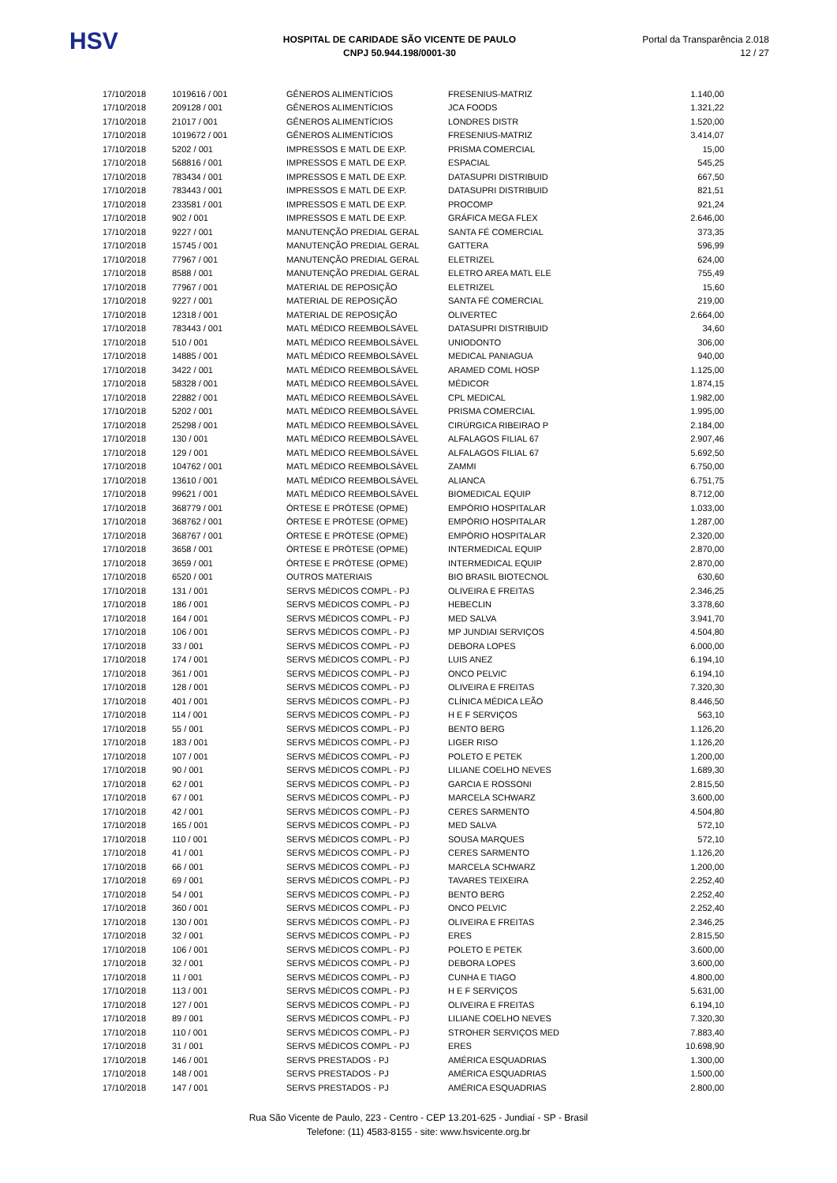HSV
HOSPITAL DE CARIDADE SÃO VICENTE DE PAULO
CNPJ 50.944.198/0001-30
Portal da Transparência 2.018
12 / 27
| 17/10/2018 | 1019616 / 001 | GÊNEROS ALIMENTÍCIOS | FRESENIUS-MATRIZ | 1.140,00 |
| 17/10/2018 | 209128 / 001 | GÊNEROS ALIMENTÍCIOS | JCA FOODS | 1.321,22 |
| 17/10/2018 | 21017 / 001 | GÊNEROS ALIMENTÍCIOS | LONDRES DISTR | 1.520,00 |
| 17/10/2018 | 1019672 / 001 | GÊNEROS ALIMENTÍCIOS | FRESENIUS-MATRIZ | 3.414,07 |
| 17/10/2018 | 5202 / 001 | IMPRESSOS E MATL DE EXP. | PRISMA COMERCIAL | 15,00 |
| 17/10/2018 | 568816 / 001 | IMPRESSOS E MATL DE EXP. | ESPACIAL | 545,25 |
| 17/10/2018 | 783434 / 001 | IMPRESSOS E MATL DE EXP. | DATASUPRI DISTRIBUID | 667,50 |
| 17/10/2018 | 783443 / 001 | IMPRESSOS E MATL DE EXP. | DATASUPRI DISTRIBUID | 821,51 |
| 17/10/2018 | 233581 / 001 | IMPRESSOS E MATL DE EXP. | PROCOMP | 921,24 |
| 17/10/2018 | 902 / 001 | IMPRESSOS E MATL DE EXP. | GRÁFICA MEGA FLEX | 2.646,00 |
| 17/10/2018 | 9227 / 001 | MANUTENÇÃO PREDIAL GERAL | SANTA FÉ COMERCIAL | 373,35 |
| 17/10/2018 | 15745 / 001 | MANUTENÇÃO PREDIAL GERAL | GATTERA | 596,99 |
| 17/10/2018 | 77967 / 001 | MANUTENÇÃO PREDIAL GERAL | ELETRIZEL | 624,00 |
| 17/10/2018 | 8588 / 001 | MANUTENÇÃO PREDIAL GERAL | ELETRO AREA MATL ELE | 755,49 |
| 17/10/2018 | 77967 / 001 | MATERIAL DE REPOSIÇÃO | ELETRIZEL | 15,60 |
| 17/10/2018 | 9227 / 001 | MATERIAL DE REPOSIÇÃO | SANTA FÉ COMERCIAL | 219,00 |
| 17/10/2018 | 12318 / 001 | MATERIAL DE REPOSIÇÃO | OLIVERTEC | 2.664,00 |
| 17/10/2018 | 783443 / 001 | MATL MÉDICO REEMBOLSÁVEL | DATASUPRI DISTRIBUID | 34,60 |
| 17/10/2018 | 510 / 001 | MATL MÉDICO REEMBOLSÁVEL | UNIODONTO | 306,00 |
| 17/10/2018 | 14885 / 001 | MATL MÉDICO REEMBOLSÁVEL | MEDICAL PANIAGUA | 940,00 |
| 17/10/2018 | 3422 / 001 | MATL MÉDICO REEMBOLSÁVEL | ARAMED COML HOSP | 1.125,00 |
| 17/10/2018 | 58328 / 001 | MATL MÉDICO REEMBOLSÁVEL | MÉDICOR | 1.874,15 |
| 17/10/2018 | 22882 / 001 | MATL MÉDICO REEMBOLSÁVEL | CPL MEDICAL | 1.982,00 |
| 17/10/2018 | 5202 / 001 | MATL MÉDICO REEMBOLSÁVEL | PRISMA COMERCIAL | 1.995,00 |
| 17/10/2018 | 25298 / 001 | MATL MÉDICO REEMBOLSÁVEL | CIRÚRGICA RIBEIRAO P | 2.184,00 |
| 17/10/2018 | 130 / 001 | MATL MÉDICO REEMBOLSÁVEL | ALFALAGOS FILIAL 67 | 2.907,46 |
| 17/10/2018 | 129 / 001 | MATL MÉDICO REEMBOLSÁVEL | ALFALAGOS FILIAL 67 | 5.692,50 |
| 17/10/2018 | 104762 / 001 | MATL MÉDICO REEMBOLSÁVEL | ZAMMI | 6.750,00 |
| 17/10/2018 | 13610 / 001 | MATL MÉDICO REEMBOLSÁVEL | ALIANCA | 6.751,75 |
| 17/10/2018 | 99621 / 001 | MATL MÉDICO REEMBOLSÁVEL | BIOMEDICAL EQUIP | 8.712,00 |
| 17/10/2018 | 368779 / 001 | ÓRTESE E PRÓTESE (OPME) | EMPÓRIO HOSPITALAR | 1.033,00 |
| 17/10/2018 | 368762 / 001 | ÓRTESE E PRÓTESE (OPME) | EMPÓRIO HOSPITALAR | 1.287,00 |
| 17/10/2018 | 368767 / 001 | ÓRTESE E PRÓTESE (OPME) | EMPÓRIO HOSPITALAR | 2.320,00 |
| 17/10/2018 | 3658 / 001 | ÓRTESE E PRÓTESE (OPME) | INTERMEDICAL EQUIP | 2.870,00 |
| 17/10/2018 | 3659 / 001 | ÓRTESE E PRÓTESE (OPME) | INTERMEDICAL EQUIP | 2.870,00 |
| 17/10/2018 | 6520 / 001 | OUTROS MATERIAIS | BIO BRASIL BIOTECNOL | 630,60 |
| 17/10/2018 | 131 / 001 | SERVS MÉDICOS COMPL - PJ | OLIVEIRA E FREITAS | 2.346,25 |
| 17/10/2018 | 186 / 001 | SERVS MÉDICOS COMPL - PJ | HEBECLIN | 3.378,60 |
| 17/10/2018 | 164 / 001 | SERVS MÉDICOS COMPL - PJ | MED SALVA | 3.941,70 |
| 17/10/2018 | 106 / 001 | SERVS MÉDICOS COMPL - PJ | MP JUNDIAI SERVIÇOS | 4.504,80 |
| 17/10/2018 | 33 / 001 | SERVS MÉDICOS COMPL - PJ | DEBORA LOPES | 6.000,00 |
| 17/10/2018 | 174 / 001 | SERVS MÉDICOS COMPL - PJ | LUIS ANEZ | 6.194,10 |
| 17/10/2018 | 361 / 001 | SERVS MÉDICOS COMPL - PJ | ONCO PELVIC | 6.194,10 |
| 17/10/2018 | 128 / 001 | SERVS MÉDICOS COMPL - PJ | OLIVEIRA E FREITAS | 7.320,30 |
| 17/10/2018 | 401 / 001 | SERVS MÉDICOS COMPL - PJ | CLÍNICA MÉDICA LEÃO | 8.446,50 |
| 17/10/2018 | 114 / 001 | SERVS MÉDICOS COMPL - PJ | H E F SERVIÇOS | 563,10 |
| 17/10/2018 | 55 / 001 | SERVS MÉDICOS COMPL - PJ | BENTO BERG | 1.126,20 |
| 17/10/2018 | 183 / 001 | SERVS MÉDICOS COMPL - PJ | LIGER RISO | 1.126,20 |
| 17/10/2018 | 107 / 001 | SERVS MÉDICOS COMPL - PJ | POLETO E PETEK | 1.200,00 |
| 17/10/2018 | 90 / 001 | SERVS MÉDICOS COMPL - PJ | LILIANE COELHO NEVES | 1.689,30 |
| 17/10/2018 | 62 / 001 | SERVS MÉDICOS COMPL - PJ | GARCIA E ROSSONI | 2.815,50 |
| 17/10/2018 | 67 / 001 | SERVS MÉDICOS COMPL - PJ | MARCELA SCHWARZ | 3.600,00 |
| 17/10/2018 | 42 / 001 | SERVS MÉDICOS COMPL - PJ | CERES SARMENTO | 4.504,80 |
| 17/10/2018 | 165 / 001 | SERVS MÉDICOS COMPL - PJ | MED SALVA | 572,10 |
| 17/10/2018 | 110 / 001 | SERVS MÉDICOS COMPL - PJ | SOUSA MARQUES | 572,10 |
| 17/10/2018 | 41 / 001 | SERVS MÉDICOS COMPL - PJ | CERES SARMENTO | 1.126,20 |
| 17/10/2018 | 66 / 001 | SERVS MÉDICOS COMPL - PJ | MARCELA SCHWARZ | 1.200,00 |
| 17/10/2018 | 69 / 001 | SERVS MÉDICOS COMPL - PJ | TAVARES TEIXEIRA | 2.252,40 |
| 17/10/2018 | 54 / 001 | SERVS MÉDICOS COMPL - PJ | BENTO BERG | 2.252,40 |
| 17/10/2018 | 360 / 001 | SERVS MÉDICOS COMPL - PJ | ONCO PELVIC | 2.252,40 |
| 17/10/2018 | 130 / 001 | SERVS MÉDICOS COMPL - PJ | OLIVEIRA E FREITAS | 2.346,25 |
| 17/10/2018 | 32 / 001 | SERVS MÉDICOS COMPL - PJ | ERES | 2.815,50 |
| 17/10/2018 | 106 / 001 | SERVS MÉDICOS COMPL - PJ | POLETO E PETEK | 3.600,00 |
| 17/10/2018 | 32 / 001 | SERVS MÉDICOS COMPL - PJ | DEBORA LOPES | 3.600,00 |
| 17/10/2018 | 11 / 001 | SERVS MÉDICOS COMPL - PJ | CUNHA E TIAGO | 4.800,00 |
| 17/10/2018 | 113 / 001 | SERVS MÉDICOS COMPL - PJ | H E F SERVIÇOS | 5.631,00 |
| 17/10/2018 | 127 / 001 | SERVS MÉDICOS COMPL - PJ | OLIVEIRA E FREITAS | 6.194,10 |
| 17/10/2018 | 89 / 001 | SERVS MÉDICOS COMPL - PJ | LILIANE COELHO NEVES | 7.320,30 |
| 17/10/2018 | 110 / 001 | SERVS MÉDICOS COMPL - PJ | STROHER SERVIÇOS MED | 7.883,40 |
| 17/10/2018 | 31 / 001 | SERVS MÉDICOS COMPL - PJ | ERES | 10.698,90 |
| 17/10/2018 | 146 / 001 | SERVS PRESTADOS - PJ | AMÉRICA ESQUADRIAS | 1.300,00 |
| 17/10/2018 | 148 / 001 | SERVS PRESTADOS - PJ | AMÉRICA ESQUADRIAS | 1.500,00 |
| 17/10/2018 | 147 / 001 | SERVS PRESTADOS - PJ | AMÉRICA ESQUADRIAS | 2.800,00 |
Rua São Vicente de Paulo, 223 - Centro - CEP 13.201-625 - Jundiaí - SP - Brasil
Telefone: (11) 4583-8155 - site: www.hsvicente.org.br